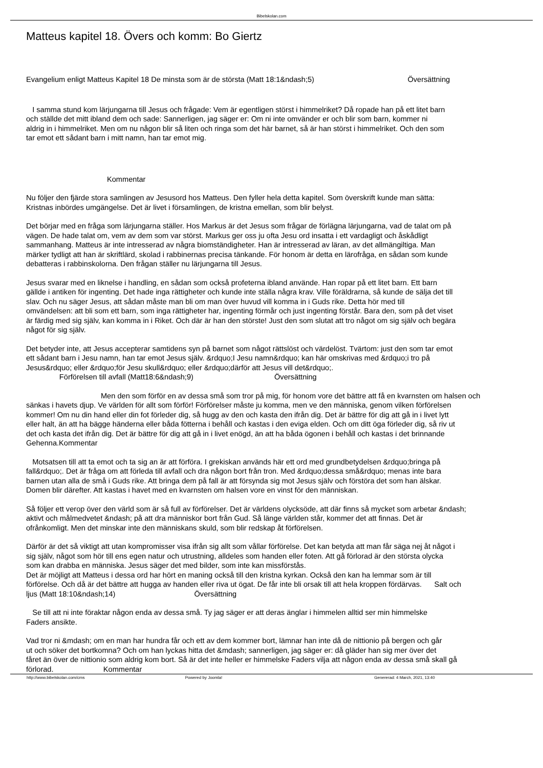Bibelskolan.com
Matteus kapitel 18. Övers och komm: Bo Giertz
Evangelium enligt Matteus Kapitel 18 De minsta som är de största (Matt 18:1&ndash;5) Översättning
I samma stund kom lärjungarna till Jesus och frågade: Vem är egentligen störst i himmelriket? Då ropade han på ett litet barn
och ställde det mitt ibland dem och sade: Sannerligen, jag säger er: Om ni inte omvänder er och blir som barn, kommer ni
aldrig in i himmelriket. Men om nu någon blir så liten och ringa som det här barnet, så är han störst i himmelriket. Och den som
tar emot ett sådant barn i mitt namn, han tar emot mig.
Kommentar
Nu följer den fjärde stora samlingen av Jesusord hos Matteus. Den fyller hela detta kapitel. Som överskrift kunde man sätta:
Kristnas inbördes umgängelse. Det är livet i församlingen, de kristna emellan, som blir belyst.
Det börjar med en fråga som lärjungarna ställer. Hos Markus är det Jesus som frågar de förlägna lärjungarna, vad de talat om på
vägen. De hade talat om, vem av dem som var störst. Markus ger oss ju ofta Jesu ord insatta i ett vardagligt och åskådligt
sammanhang. Matteus är inte intresserad av några biomständigheter. Han är intresserad av läran, av det allmängiltiga. Man
märker tydligt att han är skriftlärd, skolad i rabbinernas precisa tänkande. För honom är detta en lärofråga, en sådan som kunde
debatteras i rabbinskolorna. Den frågan ställer nu lärjungarna till Jesus.
Jesus svarar med en liknelse i handling, en sådan som också profeterna ibland använde. Han ropar på ett litet barn. Ett barn
gällde i antiken för ingenting. Det hade inga rättigheter och kunde inte ställa några krav. Ville föräldrarna, så kunde de sälja det till
slav. Och nu säger Jesus, att sådan måste man bli om man över huvud vill komma in i Guds rike. Detta hör med till
omvändelsen: att bli som ett barn, som inga rättigheter har, ingenting förmår och just ingenting förstår. Bara den, som på det viset
är färdig med sig själv, kan komma in i Riket. Och där är han den störste! Just den som slutat att tro något om sig själv och begära
något för sig själv.
Det betyder inte, att Jesus accepterar samtidens syn på barnet som något rättslöst och värdelöst. Tvärtom: just den som tar emot
ett sådant barn i Jesu namn, han tar emot Jesus själv. &rdquo;I Jesu namn&rdquo; kan här omskrivas med &rdquo;i tro på
Jesus&rdquo; eller &rdquo;för Jesu skull&rdquo; eller &rdquo;därför att Jesus vill det&rdquo;.
Förförelsen till avfall (Matt18:6&ndash;9) Översättning
Men den som förför en av dessa små som tror på mig, för honom vore det bättre att få en kvarnsten om halsen och
sänkas i havets djup. Ve världen för allt som förför! Förförelser måste ju komma, men ve den människa, genom vilken förförelsen
kommer! Om nu din hand eller din fot förleder dig, så hugg av den och kasta den ifrån dig. Det är bättre för dig att gå in i livet lytt
eller halt, än att ha bägge händerna eller båda fötterna i behåll och kastas i den eviga elden. Och om ditt öga förleder dig, så riv ut
det och kasta det ifrån dig. Det är bättre för dig att gå in i livet enögd, än att ha båda ögonen i behåll och kastas i det brinnande
Gehenna.Kommentar
Motsatsen till att ta emot och ta sig an är att förföra. I grekiskan används här ett ord med grundbetydelsen &rdquo;bringa på
fall&rdquo;. Det är fråga om att förleda till avfall och dra någon bort från tron. Med &rdquo;dessa små&rdquo; menas inte bara
barnen utan alla de små i Guds rike. Att bringa dem på fall är att försynda sig mot Jesus själv och förstöra det som han älskar.
Domen blir därefter. Att kastas i havet med en kvarnsten om halsen vore en vinst för den människan.
Så följer ett verop över den värld som är så full av förförelser. Det är världens olycksöde, att där finns så mycket som arbetar &ndash;
aktivt och målmedvetet &ndash; på att dra människor bort från Gud. Så länge världen står, kommer det att finnas. Det är
ofrånkomligt. Men det minskar inte den människans skuld, som blir redskap åt förförelsen.
Därför är det så viktigt att utan kompromisser visa ifrån sig allt som vållar förförelse. Det kan betyda att man får säga nej åt något i
sig själv, något som hör till ens egen natur och utrustning, alldeles som handen eller foten. Att gå förlorad är den största olycka
som kan drabba en människa. Jesus säger det med bilder, som inte kan missförstås.
Det är möjligt att Matteus i dessa ord har hört en maning också till den kristna kyrkan. Också den kan ha lemmar som är till
förförelse. Och då är det bättre att hugga av handen eller riva ut ögat. De får inte bli orsak till att hela kroppen fördärvas. Salt och
ljus (Matt 18:10&ndash;14) Översättning
Se till att ni inte föraktar någon enda av dessa små. Ty jag säger er att deras änglar i himmelen alltid ser min himmelske
Faders ansikte.
Vad tror ni &mdash; om en man har hundra får och ett av dem kommer bort, lämnar han inte då de nittionio på bergen och går
ut och söker det bortkomna? Och om han lyckas hitta det &mdash; sannerligen, jag säger er: då gläder han sig mer över det
fåret än över de nittionio som aldrig kom bort. Så är det inte heller er himmelske Faders vilja att någon enda av dessa små skall gå
förlorad. Kommentar
http://www.bibelskolan.com/cms Powered by Joomla! Genererad: 4 March, 2021, 13:40